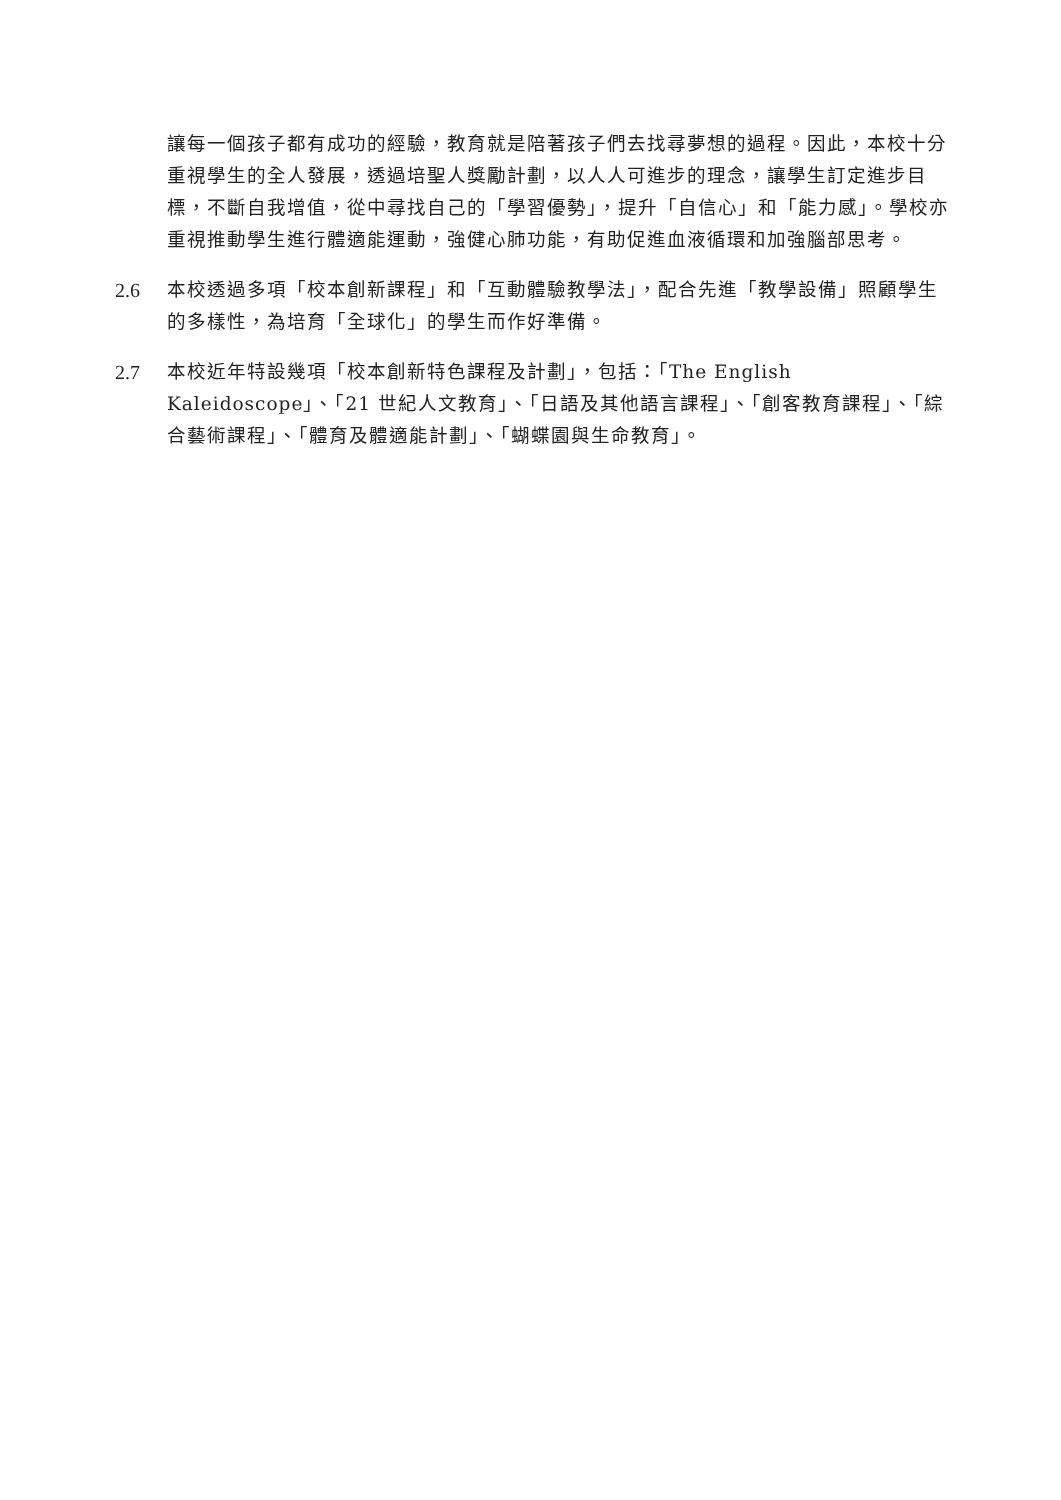讓每一個孩子都有成功的經驗，教育就是陪著孩子們去找尋夢想的過程。因此，本校十分重視學生的全人發展，透過培聖人獎勵計劃，以人人可進步的理念，讓學生訂定進步目標，不斷自我增值，從中尋找自己的「學習優勢」，提升「自信心」和「能力感」。學校亦重視推動學生進行體適能運動，強健心肺功能，有助促進血液循環和加強腦部思考。
2.6 本校透過多項「校本創新課程」和「互動體驗教學法」，配合先進「教學設備」照顧學生的多樣性，為培育「全球化」的學生而作好準備。
2.7 本校近年特設幾項「校本創新特色課程及計劃」，包括：「The English Kaleidoscope」、「21 世紀人文教育」、「日語及其他語言課程」、「創客教育課程」、「綜合藝術課程」、「體育及體適能計劃」、「蝴蝶園與生命教育」。